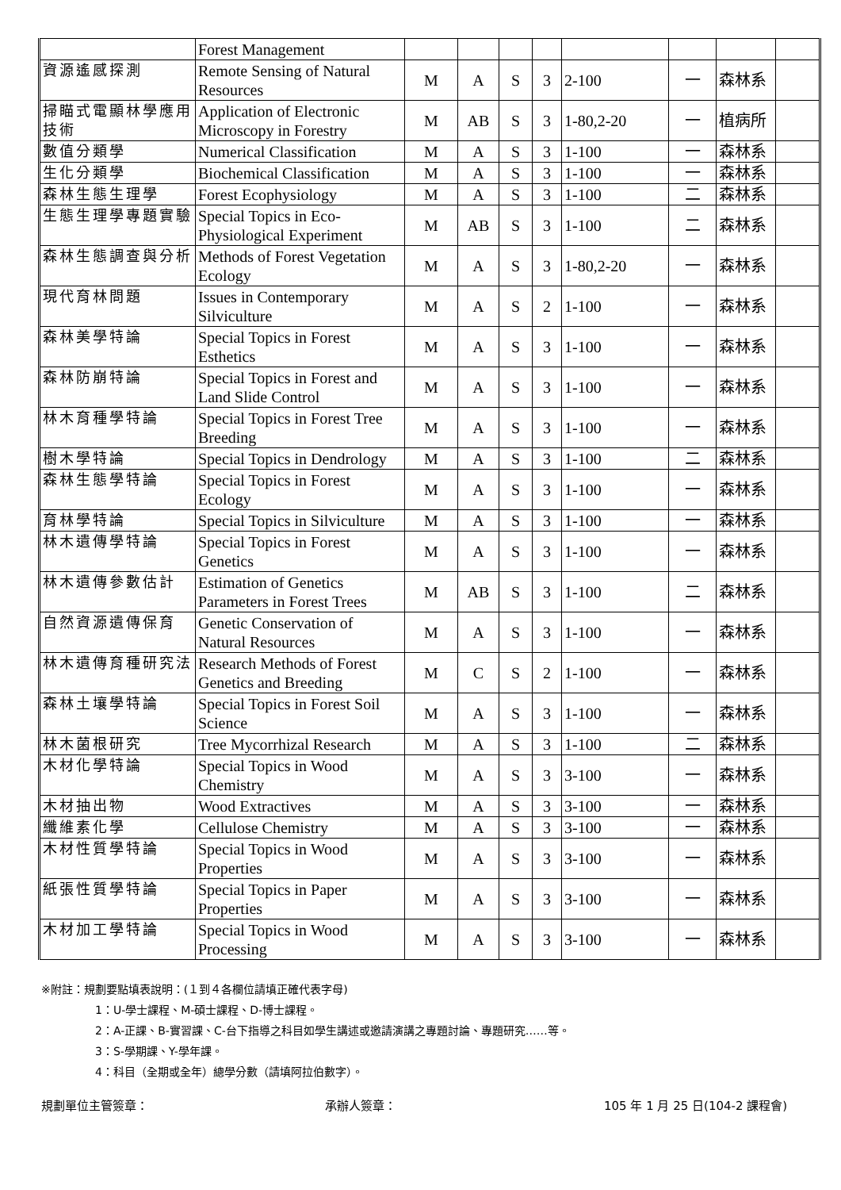| | Forest Management | | | | | | | | |
| 資源遙感探測 | Remote Sensing of Natural Resources | M | A | S | 3 | 2-100 | 一 | 森林系 | |
| 掃瞄式電顯林學應用技術 | Application of Electronic Microscopy in Forestry | M | AB | S | 3 | 1-80,2-20 | 一 | 植病所 | |
| 數值分類學 | Numerical Classification | M | A | S | 3 | 1-100 | 一 | 森林系 | |
| 生化分類學 | Biochemical Classification | M | A | S | 3 | 1-100 | 一 | 森林系 | |
| 森林生態生理學 | Forest Ecophysiology | M | A | S | 3 | 1-100 | 二 | 森林系 | |
| 生態生理學專題實驗 | Special Topics in Eco-Physiological Experiment | M | AB | S | 3 | 1-100 | 二 | 森林系 | |
| 森林生態調查與分析 | Methods of Forest Vegetation Ecology | M | A | S | 3 | 1-80,2-20 | 一 | 森林系 | |
| 現代育林問題 | Issues in Contemporary Silviculture | M | A | S | 2 | 1-100 | 一 | 森林系 | |
| 森林美學特論 | Special Topics in Forest Esthetics | M | A | S | 3 | 1-100 | 一 | 森林系 | |
| 森林防崩特論 | Special Topics in Forest and Land Slide Control | M | A | S | 3 | 1-100 | 一 | 森林系 | |
| 林木育種學特論 | Special Topics in Forest Tree Breeding | M | A | S | 3 | 1-100 | 一 | 森林系 | |
| 樹木學特論 | Special Topics in Dendrology | M | A | S | 3 | 1-100 | 二 | 森林系 | |
| 森林生態學特論 | Special Topics in Forest Ecology | M | A | S | 3 | 1-100 | 一 | 森林系 | |
| 育林學特論 | Special Topics in Silviculture | M | A | S | 3 | 1-100 | 一 | 森林系 | |
| 林木遺傳學特論 | Special Topics in Forest Genetics | M | A | S | 3 | 1-100 | 一 | 森林系 | |
| 林木遺傳參數估計 | Estimation of Genetics Parameters in Forest Trees | M | AB | S | 3 | 1-100 | 二 | 森林系 | |
| 自然資源遺傳保育 | Genetic Conservation of Natural Resources | M | A | S | 3 | 1-100 | 一 | 森林系 | |
| 林木遺傳育種研究法 | Research Methods of Forest Genetics and Breeding | M | C | S | 2 | 1-100 | 一 | 森林系 | |
| 森林土壤學特論 | Special Topics in Forest Soil Science | M | A | S | 3 | 1-100 | 一 | 森林系 | |
| 林木菌根研究 | Tree Mycorrhizal Research | M | A | S | 3 | 1-100 | 二 | 森林系 | |
| 木材化學特論 | Special Topics in Wood Chemistry | M | A | S | 3 | 3-100 | 一 | 森林系 | |
| 木材抽出物 | Wood Extractives | M | A | S | 3 | 3-100 | 一 | 森林系 | |
| 纖維素化學 | Cellulose Chemistry | M | A | S | 3 | 3-100 | 一 | 森林系 | |
| 木材性質學特論 | Special Topics in Wood Properties | M | A | S | 3 | 3-100 | 一 | 森林系 | |
| 紙張性質學特論 | Special Topics in Paper Properties | M | A | S | 3 | 3-100 | 一 | 森林系 | |
| 木材加工學特論 | Special Topics in Wood Processing | M | A | S | 3 | 3-100 | 一 | 森林系 | |
※附註：規劃要點填表說明：(１到４各欄位請填正確代表字母)
1：U-學士課程、M-碩士課程、D-博士課程。
2：A-正課、B-實習課、C-台下指導之科目如學生講述或邀請演講之專題討論、專題研究……等。
3：S-學期課、Y-學年課。
4：科目（全期或全年）總學分數（請填阿拉伯數字）。
規劃單位主管簽章： 承辦人簽章： 105 年 1 月 25 日(104-2 課程會)